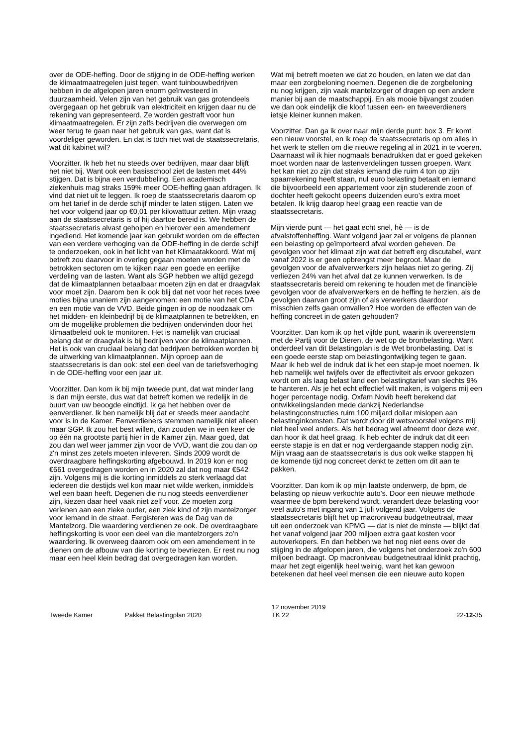over de ODE-heffing. Door de stijging in de ODE-heffing werken de klimaatmaatregelen juist tegen, want tuinbouwbedrijven hebben in de afgelopen jaren enorm geïnvesteerd in duurzaamheid. Velen zijn van het gebruik van gas grotendeels overgegaan op het gebruik van elektriciteit en krijgen daar nu de rekening van gepresenteerd. Ze worden gestraft voor hun klimaatmaatregelen. Er zijn zelfs bedrijven die overwegen om weer terug te gaan naar het gebruik van gas, want dat is voordeliger geworden. En dat is toch niet wat de staatssecretaris, wat dit kabinet wil?
Voorzitter. Ik heb het nu steeds over bedrijven, maar daar blijft het niet bij. Want ook een basisschool ziet de lasten met 44% stijgen. Dat is bijna een verdubbeling. Een academisch ziekenhuis mag straks 159% meer ODE-heffing gaan afdragen. Ik vind dat niet uit te leggen. Ik roep de staatssecretaris daarom op om het tarief in de derde schijf minder te laten stijgen. Laten we het voor volgend jaar op €0,01 per kilowattuur zetten. Mijn vraag aan de staatssecretaris is of hij daartoe bereid is. We hebben de staatssecretaris alvast geholpen en hierover een amendement ingediend. Het komende jaar kan gebruikt worden om de effecten van een verdere verhoging van de ODE-heffing in de derde schijf te onderzoeken, ook in het licht van het Klimaatakkoord. Wat mij betreft zou daarvoor in overleg gegaan moeten worden met de betrokken sectoren om te kijken naar een goede en eerlijke verdeling van de lasten. Want als SGP hebben we altijd gezegd dat de klimaatplannen betaalbaar moeten zijn en dat er draagvlak voor moet zijn. Daarom ben ik ook blij dat net voor het reces twee moties bijna unaniem zijn aangenomen: een motie van het CDA en een motie van de VVD. Beide gingen in op de noodzaak om het midden- en kleinbedrijf bij de klimaatplannen te betrekken, en om de mogelijke problemen die bedrijven ondervinden door het klimaatbeleid ook te monitoren. Het is namelijk van cruciaal belang dat er draagvlak is bij bedrijven voor de klimaatplannen. Het is ook van cruciaal belang dat bedrijven betrokken worden bij de uitwerking van klimaatplannen. Mijn oproep aan de staatssecretaris is dan ook: stel een deel van de tariefsverhoging in de ODE-heffing voor een jaar uit.
Voorzitter. Dan kom ik bij mijn tweede punt, dat wat minder lang is dan mijn eerste, dus wat dat betreft komen we redelijk in de buurt van uw beoogde eindtijd. Ik ga het hebben over de eenverdiener. Ik ben namelijk blij dat er steeds meer aandacht voor is in de Kamer. Eenverdieners stemmen namelijk niet alleen maar SGP. Ik zou het best willen, dan zouden we in een keer de op één na grootste partij hier in de Kamer zijn. Maar goed, dat zou dan wel weer jammer zijn voor de VVD, want die zou dan op z'n minst zes zetels moeten inleveren. Sinds 2009 wordt de overdraagbare heffingskorting afgebouwd. In 2019 kon er nog €661 overgedragen worden en in 2020 zal dat nog maar €542 zijn. Volgens mij is die korting inmiddels zo sterk verlaagd dat iedereen die destijds wel kon maar niet wilde werken, inmiddels wel een baan heeft. Degenen die nu nog steeds eenverdiener zijn, kiezen daar heel vaak niet zelf voor. Ze moeten zorg verlenen aan een zieke ouder, een ziek kind of zijn mantelzorger voor iemand in de straat. Eergisteren was de Dag van de Mantelzorg. Die waardering verdienen ze ook. De overdraagbare heffingskorting is voor een deel van die mantelzorgers zo'n waardering. Ik overweeg daarom ook om een amendement in te dienen om de afbouw van die korting te bevriezen. Er rest nu nog maar een heel klein bedrag dat overgedragen kan worden.
Wat mij betreft moeten we dat zo houden, en laten we dat dan maar een zorgbeloning noemen. Degenen die de zorgbeloning nu nog krijgen, zijn vaak mantelzorger of dragen op een andere manier bij aan de maatschappij. En als mooie bijvangst zouden we dan ook eindelijk die kloof tussen een- en tweeverdieners ietsje kleiner kunnen maken.
Voorzitter. Dan ga ik over naar mijn derde punt: box 3. Er komt een nieuw voorstel, en ik roep de staatssecretaris op om alles in het werk te stellen om die nieuwe regeling al in 2021 in te voeren. Daarnaast wil ik hier nogmaals benadrukken dat er goed gekeken moet worden naar de lastenverdelingen tussen groepen. Want het kan niet zo zijn dat straks iemand die ruim 4 ton op zijn spaarrekening heeft staan, nul euro belasting betaalt en iemand die bijvoorbeeld een appartement voor zijn studerende zoon of dochter heeft gekocht opeens duizenden euro's extra moet betalen. Ik krijg daarop heel graag een reactie van de staatssecretaris.
Mijn vierde punt — het gaat echt snel, hè — is de afvalstoffenheffing. Want volgend jaar zal er volgens de plannen een belasting op geïmporteerd afval worden geheven. De gevolgen voor het klimaat zijn wat dat betreft erg discutabel, want vanaf 2022 is er geen opbrengst meer begroot. Maar de gevolgen voor de afvalverwerkers zijn helaas niet zo gering. Zij verliezen 24% van het afval dat ze kunnen verwerken. Is de staatssecretaris bereid om rekening te houden met de financiële gevolgen voor de afvalverwerkers en de heffing te herzien, als de gevolgen daarvan groot zijn of als verwerkers daardoor misschien zelfs gaan omvallen? Hoe worden de effecten van de heffing concreet in de gaten gehouden?
Voorzitter. Dan kom ik op het vijfde punt, waarin ik overeenstem met de Partij voor de Dieren, de wet op de bronbelasting. Want onderdeel van dit Belastingplan is de Wet bronbelasting. Dat is een goede eerste stap om belastingontwijking tegen te gaan. Maar ik heb wel de indruk dat ik het een stap-je moet noemen. Ik heb namelijk wel twijfels over de effectiviteit als ervoor gekozen wordt om als laag belast land een belastingtarief van slechts 9% te hanteren. Als je het echt effectief wilt maken, is volgens mij een hoger percentage nodig. Oxfam Novib heeft berekend dat ontwikkelingslanden mede dankzij Nederlandse belastingconstructies ruim 100 miljard dollar mislopen aan belastinginkomsten. Dat wordt door dit wetsvoorstel volgens mij niet heel veel anders. Als het bedrag wel afneemt door deze wet, dan hoor ik dat heel graag. Ik heb echter de indruk dat dit een eerste stapje is en dat er nog verdergaande stappen nodig zijn. Mijn vraag aan de staatssecretaris is dus ook welke stappen hij de komende tijd nog concreet denkt te zetten om dit aan te pakken.
Voorzitter. Dan kom ik op mijn laatste onderwerp, de bpm, de belasting op nieuw verkochte auto's. Door een nieuwe methode waarmee de bpm berekend wordt, verandert deze belasting voor veel auto's met ingang van 1 juli volgend jaar. Volgens de staatssecretaris blijft het op macroniveau budgetneutraal, maar uit een onderzoek van KPMG — dat is niet de minste — blijkt dat het vanaf volgend jaar 200 miljoen extra gaat kosten voor autoverkopers. En dan hebben we het nog niet eens over de stijging in de afgelopen jaren, die volgens het onderzoek zo'n 600 miljoen bedraagt. Op macroniveau budgetneutraal klinkt prachtig, maar het zegt eigenlijk heel weinig, want het kan gewoon betekenen dat heel veel mensen die een nieuwe auto kopen
Tweede Kamer
Pakket Belastingplan 2020
12 november 2019
TK 22
22-12-35